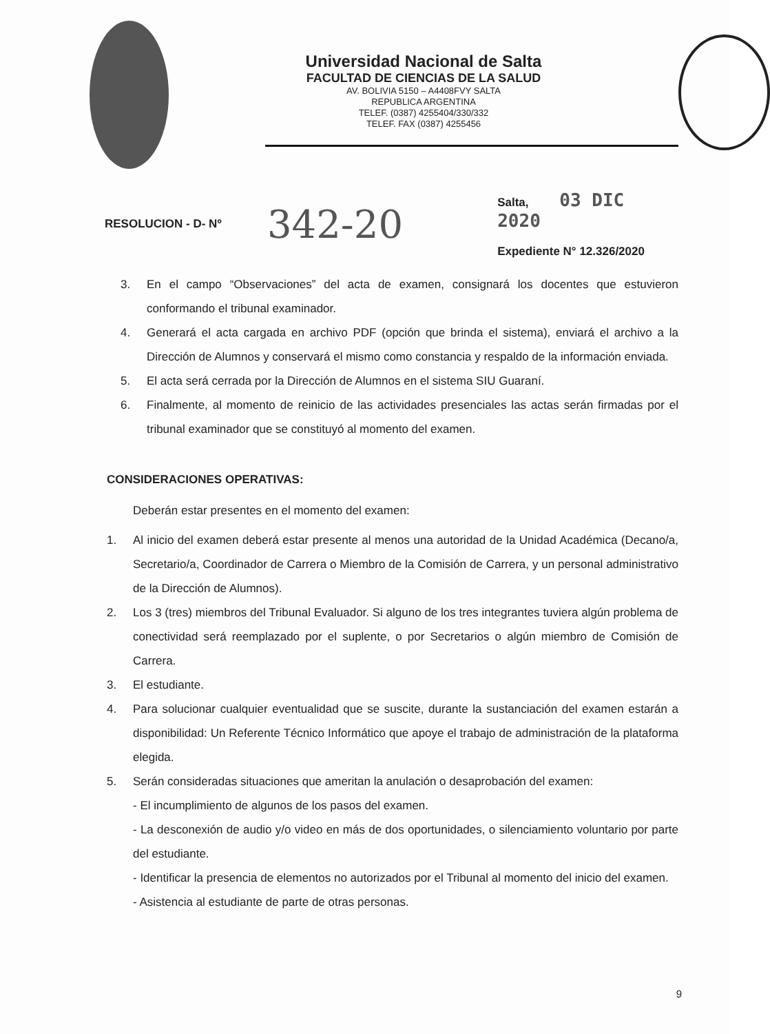Universidad Nacional de Salta
FACULTAD DE CIENCIAS DE LA SALUD
AV. BOLIVIA 5150 – A4408FVY SALTA
REPUBLICA ARGENTINA
TELEF. (0387) 4255404/330/332
TELEF. FAX (0387) 4255456
RESOLUCION - D- Nº
342-20
Salta, 03 DIC 2020
Expediente N° 12.326/2020
3. En el campo “Observaciones” del acta de examen, consignará los docentes que estuvieron conformando el tribunal examinador.
4. Generará el acta cargada en archivo PDF (opción que brinda el sistema), enviará el archivo a la Dirección de Alumnos y conservará el mismo como constancia y respaldo de la información enviada.
5. El acta será cerrada por la Dirección de Alumnos en el sistema SIU Guaraní.
6. Finalmente, al momento de reinicio de las actividades presenciales las actas serán firmadas por el tribunal examinador que se constituyó al momento del examen.
CONSIDERACIONES OPERATIVAS:
Deberán estar presentes en el momento del examen:
1. Al inicio del examen deberá estar presente al menos una autoridad de la Unidad Académica (Decano/a, Secretario/a, Coordinador de Carrera o Miembro de la Comisión de Carrera, y un personal administrativo de la Dirección de Alumnos).
2. Los 3 (tres) miembros del Tribunal Evaluador. Si alguno de los tres integrantes tuviera algún problema de conectividad será reemplazado por el suplente, o por Secretarios o algún miembro de Comisión de Carrera.
3. El estudiante.
4. Para solucionar cualquier eventualidad que se suscite, durante la sustanciación del examen estarán a disponibilidad: Un Referente Técnico Informático que apoye el trabajo de administración de la plataforma elegida.
5. Serán consideradas situaciones que ameritan la anulación o desaprobación del examen:
- El incumplimiento de algunos de los pasos del examen.
- La desconexión de audio y/o video en más de dos oportunidades, o silenciamiento voluntario por parte del estudiante.
- Identificar la presencia de elementos no autorizados por el Tribunal al momento del inicio del examen.
- Asistencia al estudiante de parte de otras personas.
9